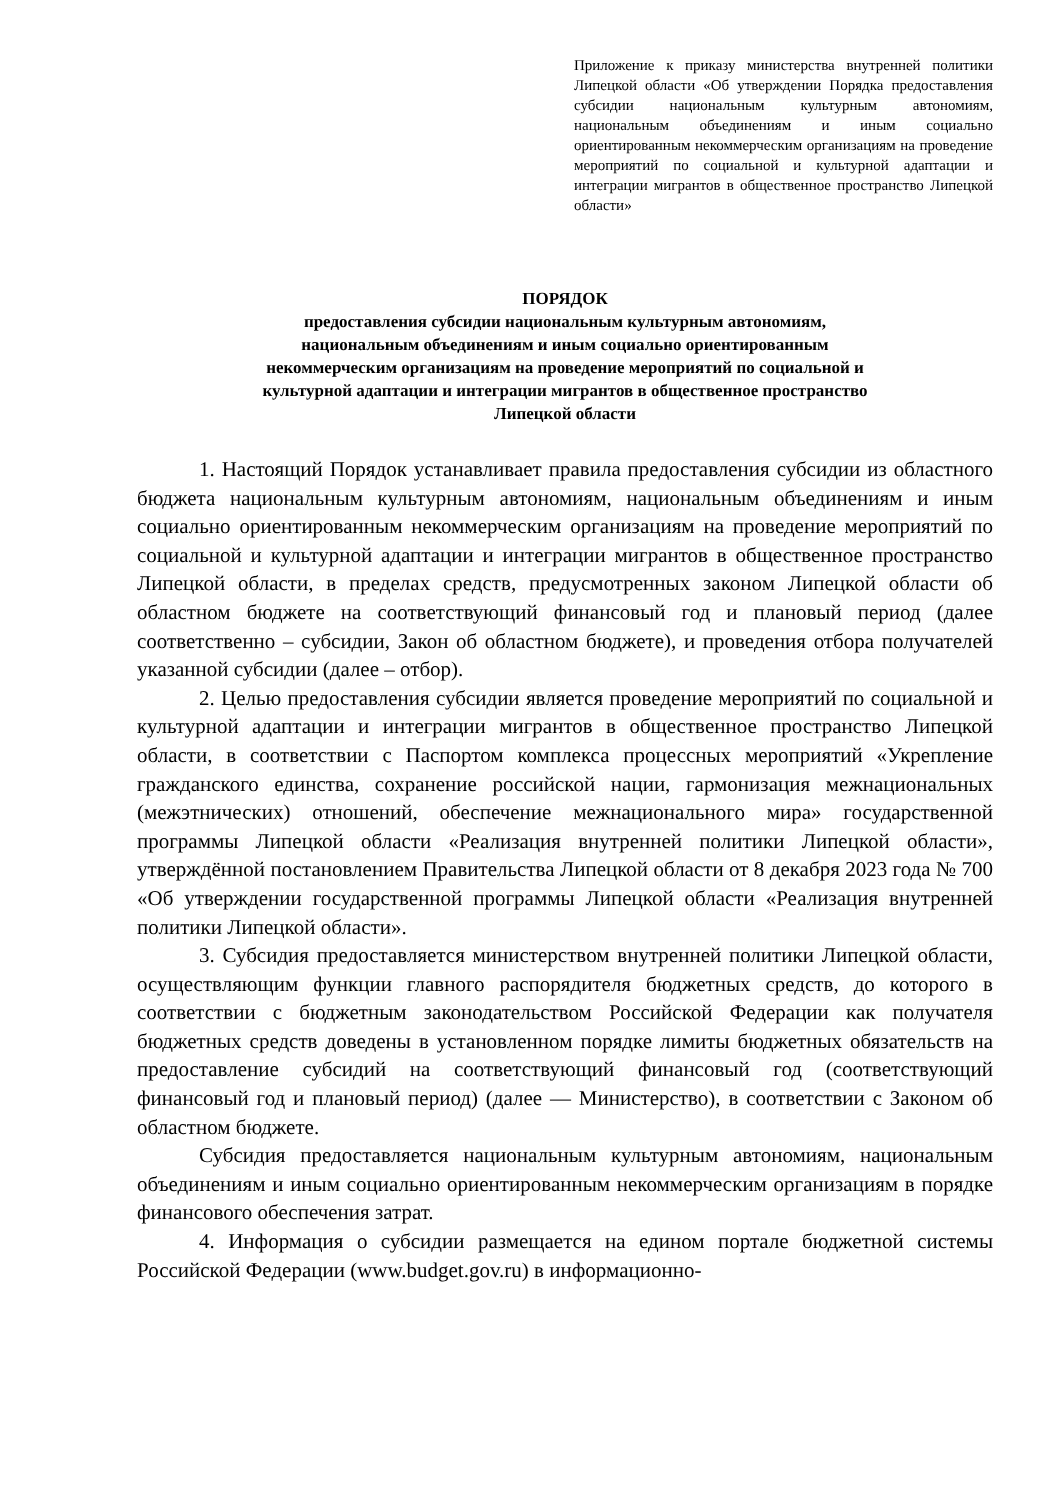Приложение к приказу министерства внутренней политики Липецкой области «Об утверждении Порядка предоставления субсидии национальным культурным автономиям, национальным объединениям и иным социально ориентированным некоммерческим организациям на проведение мероприятий по социальной и культурной адаптации и интеграции мигрантов в общественное пространство Липецкой области»
ПОРЯДОК
предоставления субсидии национальным культурным автономиям,
национальным объединениям и иным социально ориентированным
некоммерческим организациям на проведение мероприятий по социальной и
культурной адаптации и интеграции мигрантов в общественное пространство
Липецкой области
1. Настоящий Порядок устанавливает правила предоставления субсидии из областного бюджета национальным культурным автономиям, национальным объединениям и иным социально ориентированным некоммерческим организациям на проведение мероприятий по социальной и культурной адаптации и интеграции мигрантов в общественное пространство Липецкой области, в пределах средств, предусмотренных законом Липецкой области об областном бюджете на соответствующий финансовый год и плановый период (далее соответственно – субсидии, Закон об областном бюджете), и проведения отбора получателей указанной субсидии (далее – отбор).
2. Целью предоставления субсидии является проведение мероприятий по социальной и культурной адаптации и интеграции мигрантов в общественное пространство Липецкой области, в соответствии с Паспортом комплекса процессных мероприятий «Укрепление гражданского единства, сохранение российской нации, гармонизация межнациональных (межэтнических) отношений, обеспечение межнационального мира» государственной программы Липецкой области «Реализация внутренней политики Липецкой области», утверждённой постановлением Правительства Липецкой области от 8 декабря 2023 года № 700 «Об утверждении государственной программы Липецкой области «Реализация внутренней политики Липецкой области».
3. Субсидия предоставляется министерством внутренней политики Липецкой области, осуществляющим функции главного распорядителя бюджетных средств, до которого в соответствии с бюджетным законодательством Российской Федерации как получателя бюджетных средств доведены в установленном порядке лимиты бюджетных обязательств на предоставление субсидий на соответствующий финансовый год (соответствующий финансовый год и плановый период) (далее — Министерство), в соответствии с Законом об областном бюджете.
Субсидия предоставляется национальным культурным автономиям, национальным объединениям и иным социально ориентированным некоммерческим организациям в порядке финансового обеспечения затрат.
4. Информация о субсидии размещается на едином портале бюджетной системы Российской Федерации (www.budget.gov.ru) в информационно-